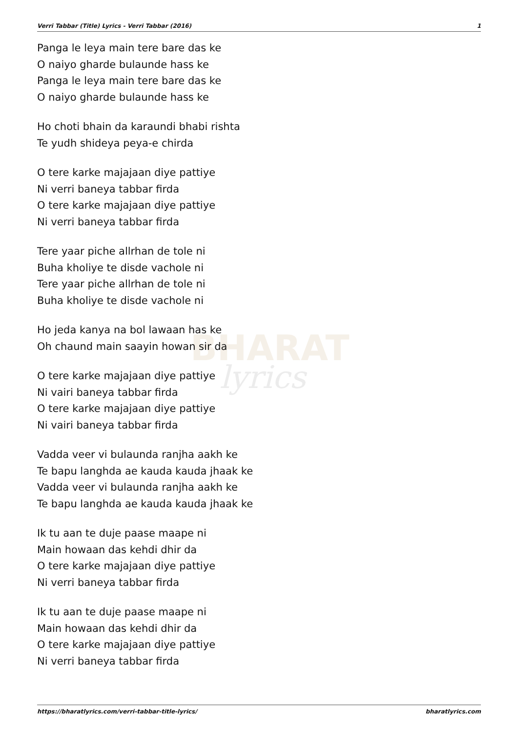BHARAT
lyrics
Verri Tabbar (Title) Lyrics - Verri Tabbar (2016) 1
Panga le leya main tere bare das ke
O naiyo gharde bulaunde hass ke
Panga le leya main tere bare das ke
O naiyo gharde bulaunde hass ke
Ho choti bhain da karaundi bhabi rishta
Te yudh shideya peya-e chirda
O tere karke majajaan diye pattiye
Ni verri baneya tabbar firda
O tere karke majajaan diye pattiye
Ni verri baneya tabbar firda
Tere yaar piche allrhan de tole ni
Buha kholiye te disde vachole ni
Tere yaar piche allrhan de tole ni
Buha kholiye te disde vachole ni
Ho jeda kanya na bol lawaan has ke
Oh chaund main saayin howan sir da
O tere karke majajaan diye pattiye
Ni vairi baneya tabbar firda
O tere karke majajaan diye pattiye
Ni vairi baneya tabbar firda
Vadda veer vi bulaunda ranjha aakh ke
Te bapu langhda ae kauda kauda jhaak ke
Vadda veer vi bulaunda ranjha aakh ke
Te bapu langhda ae kauda kauda jhaak ke
Ik tu aan te duje paase maape ni
Main howaan das kehdi dhir da
O tere karke majajaan diye pattiye
Ni verri baneya tabbar firda
Ik tu aan te duje paase maape ni
Main howaan das kehdi dhir da
O tere karke majajaan diye pattiye
Ni verri baneya tabbar firda
https://bharatlyrics.com/verri-tabbar-title-lyrics/ bharatlyrics.com